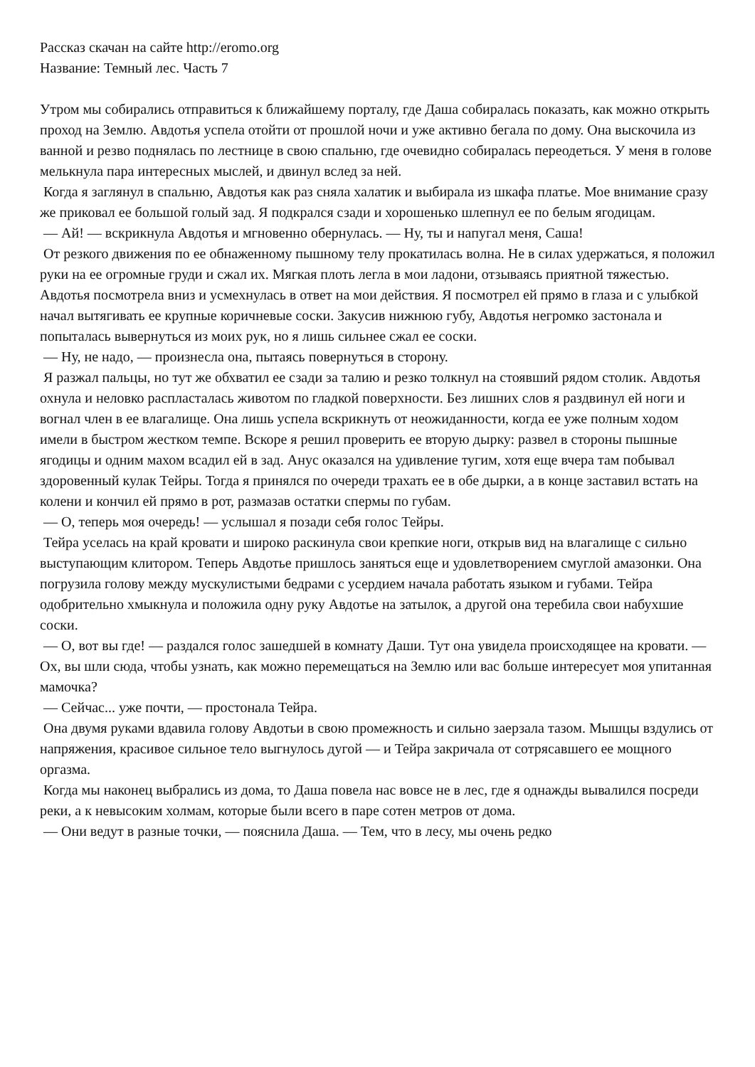Рассказ скачан на сайте http://eromo.org
Название: Темный лес. Часть 7
Утром мы собирались отправиться к ближайшему порталу, где Даша собиралась показать, как можно открыть проход на Землю. Авдотья успела отойти от прошлой ночи и уже активно бегала по дому. Она выскочила из ванной и резво поднялась по лестнице в свою спальню, где очевидно собиралась переодеться. У меня в голове мелькнула пара интересных мыслей, и двинул вслед за ней.
Когда я заглянул в спальню, Авдотья как раз сняла халатик и выбирала из шкафа платье. Мое внимание сразу же приковал ее большой голый зад. Я подкрался сзади и хорошенько шлепнул ее по белым ягодицам.
— Ай! — вскрикнула Авдотья и мгновенно обернулась. — Ну, ты и напугал меня, Саша!
От резкого движения по ее обнаженному пышному телу прокатилась волна. Не в силах удержаться, я положил руки на ее огромные груди и сжал их. Мягкая плоть легла в мои ладони, отзываясь приятной тяжестью. Авдотья посмотрела вниз и усмехнулась в ответ на мои действия. Я посмотрел ей прямо в глаза и с улыбкой начал вытягивать ее крупные коричневые соски. Закусив нижнюю губу, Авдотья негромко застонала и попыталась вывернуться из моих рук, но я лишь сильнее сжал ее соски.
— Ну, не надо, — произнесла она, пытаясь повернуться в сторону.
Я разжал пальцы, но тут же обхватил ее сзади за талию и резко толкнул на стоявший рядом столик. Авдотья охнула и неловко распласталась животом по гладкой поверхности. Без лишних слов я раздвинул ей ноги и вогнал член в ее влагалище. Она лишь успела вскрикнуть от неожиданности, когда ее уже полным ходом имели в быстром жестком темпе. Вскоре я решил проверить ее вторую дырку: развел в стороны пышные ягодицы и одним махом всадил ей в зад. Анус оказался на удивление тугим, хотя еще вчера там побывал здоровенный кулак Тейры. Тогда я принялся по очереди трахать ее в обе дырки, а в конце заставил встать на колени и кончил ей прямо в рот, размазав остатки спермы по губам.
— О, теперь моя очередь! — услышал я позади себя голос Тейры.
Тейра уселась на край кровати и широко раскинула свои крепкие ноги, открыв вид на влагалище с сильно выступающим клитором. Теперь Авдотье пришлось заняться еще и удовлетворением смуглой амазонки. Она погрузила голову между мускулистыми бедрами с усердием начала работать языком и губами. Тейра одобрительно хмыкнула и положила одну руку Авдотье на затылок, а другой она теребила свои набухшие соски.
— О, вот вы где! — раздался голос зашедшей в комнату Даши. Тут она увидела происходящее на кровати. — Ох, вы шли сюда, чтобы узнать, как можно перемещаться на Землю или вас больше интересует моя упитанная мамочка?
— Сейчас... уже почти, — простонала Тейра.
Она двумя руками вдавила голову Авдотьи в свою промежность и сильно заерзала тазом. Мышцы вздулись от напряжения, красивое сильное тело выгнулось дугой — и Тейра закричала от сотрясавшего ее мощного оргазма.
Когда мы наконец выбрались из дома, то Даша повела нас вовсе не в лес, где я однажды вывалился посреди реки, а к невысоким холмам, которые были всего в паре сотен метров от дома.
— Они ведут в разные точки, — пояснила Даша. — Тем, что в лесу, мы очень редко